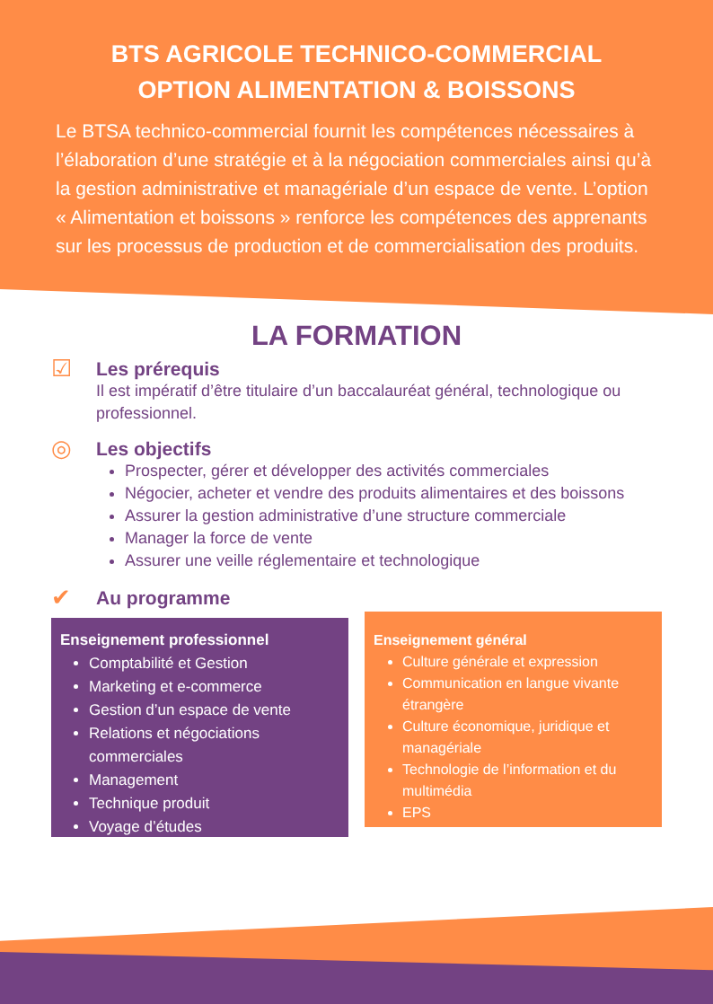BTS AGRICOLE TECHNICO-COMMERCIAL
OPTION ALIMENTATION & BOISSONS
Le BTSA technico-commercial fournit les compétences nécessaires à l’élaboration d’une stratégie et à la négociation commerciales ainsi qu’à la gestion administrative et managériale d’un espace de vente. L’option « Alimentation et boissons » renforce les compétences des apprenants sur les processus de production et de commercialisation des produits.
LA FORMATION
☑
Les prérequis
Il est impératif d’être titulaire d’un baccalauréat général, technologique ou professionnel.
◎
Les objectifs
Prospecter, gérer et développer des activités commerciales
Négocier, acheter et vendre des produits alimentaires et des boissons
Assurer la gestion administrative d’une structure commerciale
Manager la force de vente
Assurer une veille réglementaire et technologique
✔
Au programme
Enseignement professionnel
Comptabilité et Gestion
Marketing et e-commerce
Gestion d’un espace de vente
Relations et négociations commerciales
Management
Technique produit
Voyage d’études
Enseignement général
Culture générale et expression
Communication en langue vivante étrangère
Culture économique, juridique et managériale
Technologie de l’information et du multimédia
EPS